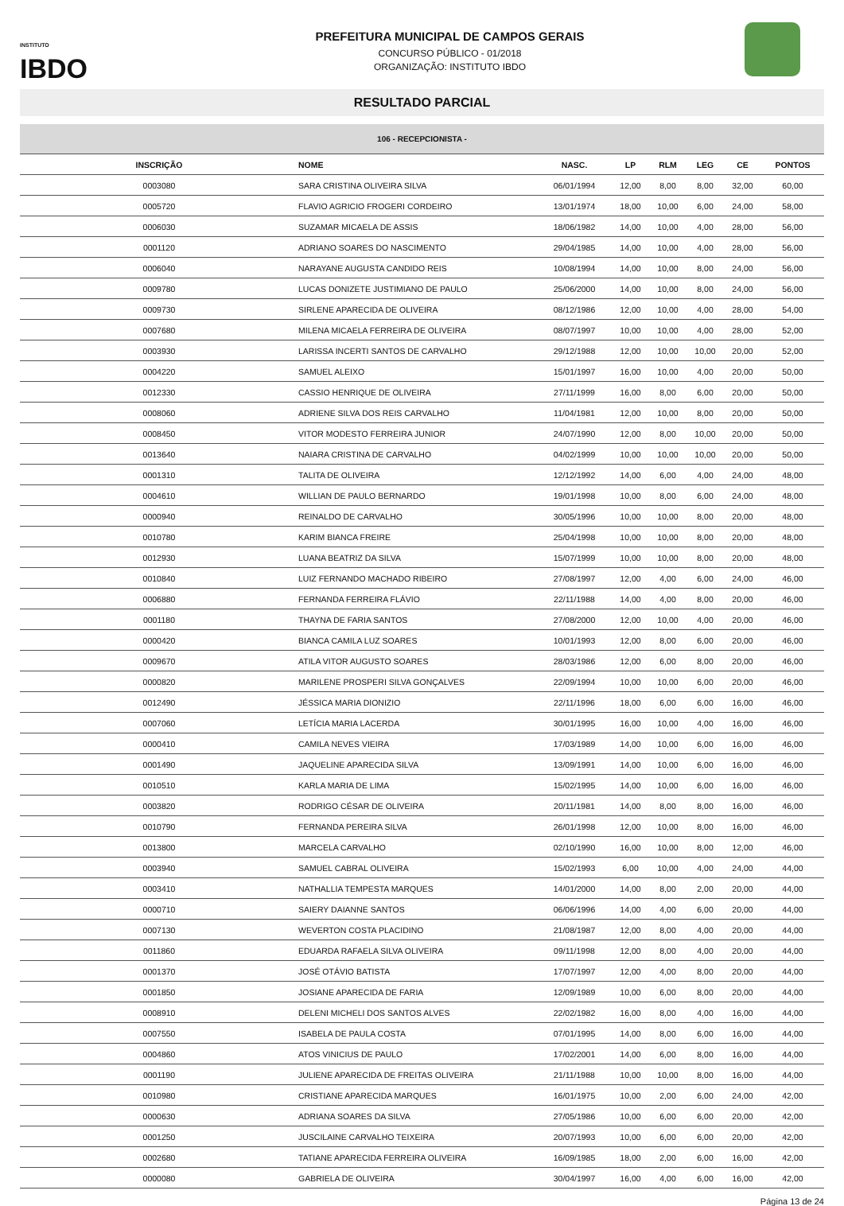INSTITUTO
IBDO
PREFEITURA MUNICIPAL DE CAMPOS GERAIS
CONCURSO PÚBLICO - 01/2018
ORGANIZAÇÃO: INSTITUTO IBDO
RESULTADO PARCIAL
| 106 - RECEPCIONISTA - | | | | | | | |
| --- | --- | --- | --- | --- | --- | --- | --- |
| INSCRIÇÃO | NOME | NASC. | LP | RLM | LEG | CE | PONTOS |
| 0003080 | SARA CRISTINA OLIVEIRA SILVA | 06/01/1994 | 12,00 | 8,00 | 8,00 | 32,00 | 60,00 |
| 0005720 | FLAVIO AGRICIO FROGERI CORDEIRO | 13/01/1974 | 18,00 | 10,00 | 6,00 | 24,00 | 58,00 |
| 0006030 | SUZAMAR MICAELA DE ASSIS | 18/06/1982 | 14,00 | 10,00 | 4,00 | 28,00 | 56,00 |
| 0001120 | ADRIANO SOARES DO NASCIMENTO | 29/04/1985 | 14,00 | 10,00 | 4,00 | 28,00 | 56,00 |
| 0006040 | NARAYANE AUGUSTA CANDIDO REIS | 10/08/1994 | 14,00 | 10,00 | 8,00 | 24,00 | 56,00 |
| 0009780 | LUCAS DONIZETE JUSTIMIANO DE PAULO | 25/06/2000 | 14,00 | 10,00 | 8,00 | 24,00 | 56,00 |
| 0009730 | SIRLENE APARECIDA DE OLIVEIRA | 08/12/1986 | 12,00 | 10,00 | 4,00 | 28,00 | 54,00 |
| 0007680 | MILENA MICAELA FERREIRA DE OLIVEIRA | 08/07/1997 | 10,00 | 10,00 | 4,00 | 28,00 | 52,00 |
| 0003930 | LARISSA INCERTI SANTOS DE CARVALHO | 29/12/1988 | 12,00 | 10,00 | 10,00 | 20,00 | 52,00 |
| 0004220 | SAMUEL ALEIXO | 15/01/1997 | 16,00 | 10,00 | 4,00 | 20,00 | 50,00 |
| 0012330 | CASSIO HENRIQUE DE OLIVEIRA | 27/11/1999 | 16,00 | 8,00 | 6,00 | 20,00 | 50,00 |
| 0008060 | ADRIENE SILVA DOS REIS CARVALHO | 11/04/1981 | 12,00 | 10,00 | 8,00 | 20,00 | 50,00 |
| 0008450 | VITOR MODESTO FERREIRA JUNIOR | 24/07/1990 | 12,00 | 8,00 | 10,00 | 20,00 | 50,00 |
| 0013640 | NAIARA CRISTINA DE CARVALHO | 04/02/1999 | 10,00 | 10,00 | 10,00 | 20,00 | 50,00 |
| 0001310 | TALITA DE OLIVEIRA | 12/12/1992 | 14,00 | 6,00 | 4,00 | 24,00 | 48,00 |
| 0004610 | WILLIAN DE PAULO BERNARDO | 19/01/1998 | 10,00 | 8,00 | 6,00 | 24,00 | 48,00 |
| 0000940 | REINALDO DE CARVALHO | 30/05/1996 | 10,00 | 10,00 | 8,00 | 20,00 | 48,00 |
| 0010780 | KARIM BIANCA FREIRE | 25/04/1998 | 10,00 | 10,00 | 8,00 | 20,00 | 48,00 |
| 0012930 | LUANA BEATRIZ DA SILVA | 15/07/1999 | 10,00 | 10,00 | 8,00 | 20,00 | 48,00 |
| 0010840 | LUIZ FERNANDO MACHADO RIBEIRO | 27/08/1997 | 12,00 | 4,00 | 6,00 | 24,00 | 46,00 |
| 0006880 | FERNANDA FERREIRA FLÁVIO | 22/11/1988 | 14,00 | 4,00 | 8,00 | 20,00 | 46,00 |
| 0001180 | THAYNA DE FARIA SANTOS | 27/08/2000 | 12,00 | 10,00 | 4,00 | 20,00 | 46,00 |
| 0000420 | BIANCA CAMILA LUZ SOARES | 10/01/1993 | 12,00 | 8,00 | 6,00 | 20,00 | 46,00 |
| 0009670 | ATILA VITOR AUGUSTO SOARES | 28/03/1986 | 12,00 | 6,00 | 8,00 | 20,00 | 46,00 |
| 0000820 | MARILENE PROSPERI SILVA GONÇALVES | 22/09/1994 | 10,00 | 10,00 | 6,00 | 20,00 | 46,00 |
| 0012490 | JÉSSICA MARIA DIONIZIO | 22/11/1996 | 18,00 | 6,00 | 6,00 | 16,00 | 46,00 |
| 0007060 | LETÍCIA MARIA LACERDA | 30/01/1995 | 16,00 | 10,00 | 4,00 | 16,00 | 46,00 |
| 0000410 | CAMILA NEVES VIEIRA | 17/03/1989 | 14,00 | 10,00 | 6,00 | 16,00 | 46,00 |
| 0001490 | JAQUELINE APARECIDA SILVA | 13/09/1991 | 14,00 | 10,00 | 6,00 | 16,00 | 46,00 |
| 0010510 | KARLA MARIA DE LIMA | 15/02/1995 | 14,00 | 10,00 | 6,00 | 16,00 | 46,00 |
| 0003820 | RODRIGO CÉSAR DE OLIVEIRA | 20/11/1981 | 14,00 | 8,00 | 8,00 | 16,00 | 46,00 |
| 0010790 | FERNANDA PEREIRA SILVA | 26/01/1998 | 12,00 | 10,00 | 8,00 | 16,00 | 46,00 |
| 0013800 | MARCELA CARVALHO | 02/10/1990 | 16,00 | 10,00 | 8,00 | 12,00 | 46,00 |
| 0003940 | SAMUEL CABRAL OLIVEIRA | 15/02/1993 | 6,00 | 10,00 | 4,00 | 24,00 | 44,00 |
| 0003410 | NATHALLIA TEMPESTA MARQUES | 14/01/2000 | 14,00 | 8,00 | 2,00 | 20,00 | 44,00 |
| 0000710 | SAIERY DAIANNE SANTOS | 06/06/1996 | 14,00 | 4,00 | 6,00 | 20,00 | 44,00 |
| 0007130 | WEVERTON COSTA PLACIDINO | 21/08/1987 | 12,00 | 8,00 | 4,00 | 20,00 | 44,00 |
| 0011860 | EDUARDA RAFAELA SILVA OLIVEIRA | 09/11/1998 | 12,00 | 8,00 | 4,00 | 20,00 | 44,00 |
| 0001370 | JOSÉ OTÁVIO BATISTA | 17/07/1997 | 12,00 | 4,00 | 8,00 | 20,00 | 44,00 |
| 0001850 | JOSIANE APARECIDA DE FARIA | 12/09/1989 | 10,00 | 6,00 | 8,00 | 20,00 | 44,00 |
| 0008910 | DELENI MICHELI DOS SANTOS ALVES | 22/02/1982 | 16,00 | 8,00 | 4,00 | 16,00 | 44,00 |
| 0007550 | ISABELA DE PAULA COSTA | 07/01/1995 | 14,00 | 8,00 | 6,00 | 16,00 | 44,00 |
| 0004860 | ATOS VINICIUS DE PAULO | 17/02/2001 | 14,00 | 6,00 | 8,00 | 16,00 | 44,00 |
| 0001190 | JULIENE APARECIDA DE FREITAS OLIVEIRA | 21/11/1988 | 10,00 | 10,00 | 8,00 | 16,00 | 44,00 |
| 0010980 | CRISTIANE APARECIDA MARQUES | 16/01/1975 | 10,00 | 2,00 | 6,00 | 24,00 | 42,00 |
| 0000630 | ADRIANA SOARES DA SILVA | 27/05/1986 | 10,00 | 6,00 | 6,00 | 20,00 | 42,00 |
| 0001250 | JUSCILAINE CARVALHO TEIXEIRA | 20/07/1993 | 10,00 | 6,00 | 6,00 | 20,00 | 42,00 |
| 0002680 | TATIANE APARECIDA FERREIRA OLIVEIRA | 16/09/1985 | 18,00 | 2,00 | 6,00 | 16,00 | 42,00 |
| 0000080 | GABRIELA DE OLIVEIRA | 30/04/1997 | 16,00 | 4,00 | 6,00 | 16,00 | 42,00 |
Página 13 de 24